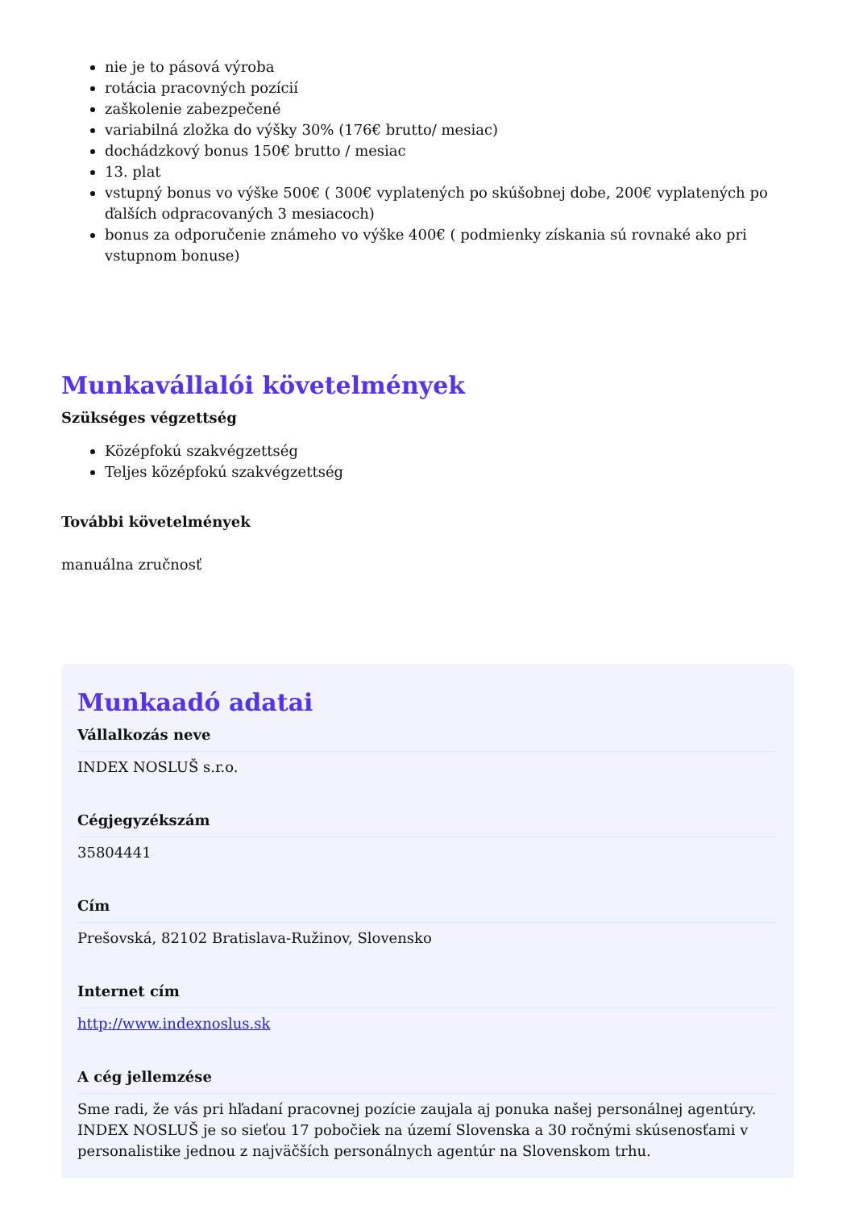nie je to pásová výroba
rotácia pracovných pozícií
zaškolenie zabezpečené
variabilná zložka do výšky 30% (176€ brutto/ mesiac)
dochádzkový bonus 150€ brutto / mesiac
13. plat
vstupný bonus vo výške 500€ ( 300€ vyplatených po skúšobnej dobe, 200€ vyplatených po ďalších odpracovaných 3 mesiacoch)
bonus za odporučenie známeho vo výške 400€ ( podmienky získania sú rovnaké ako pri vstupnom bonuse)
Munkavállalói követelmények
Szükséges végzettség
Középfokú szakvégzettség
Teljes középfokú szakvégzettség
További követelmények
manuálna zručnosť
Munkaadó adatai
Vállalkozás neve
INDEX NOSLUŠ s.r.o.
Cégjegyzékszám
35804441
Cím
Prešovská, 82102 Bratislava-Ružinov, Slovensko
Internet cím
http://www.indexnoslus.sk
A cég jellemzése
Sme radi, že vás pri hľadaní pracovnej pozície zaujala aj ponuka našej personálnej agentúry. INDEX NOSLUŠ je so sieťou 17 pobočiek na území Slovenska a 30 ročnými skúsenosťami v personalistike jednou z najväčších personálnych agentúr na Slovenskom trhu.